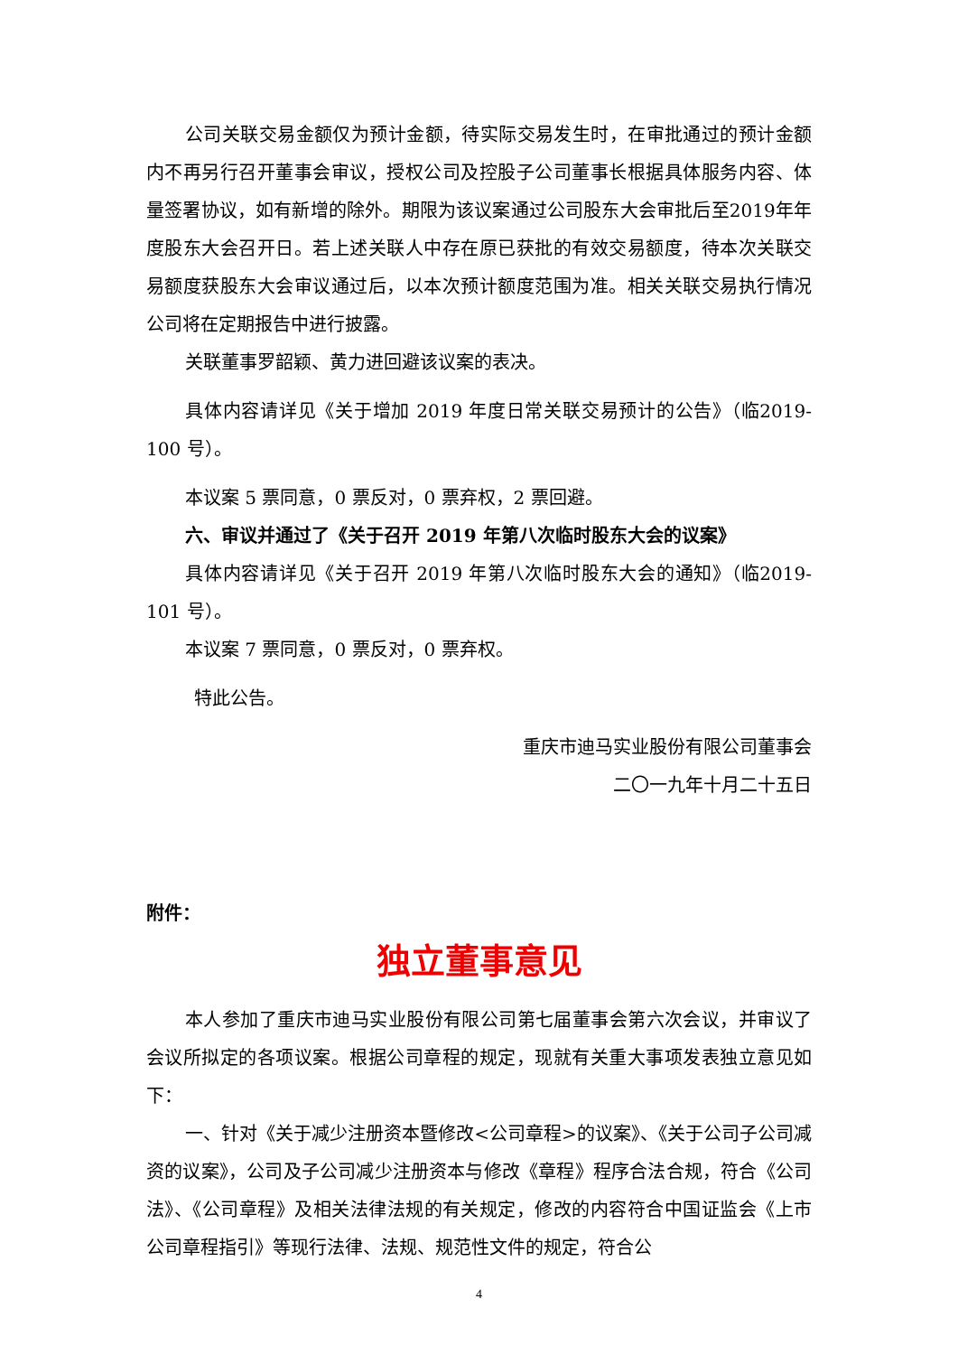公司关联交易金额仅为预计金额，待实际交易发生时，在审批通过的预计金额内不再另行召开董事会审议，授权公司及控股子公司董事长根据具体服务内容、体量签署协议，如有新增的除外。期限为该议案通过公司股东大会审批后至2019年年度股东大会召开日。若上述关联人中存在原已获批的有效交易额度，待本次关联交易额度获股东大会审议通过后，以本次预计额度范围为准。相关关联交易执行情况公司将在定期报告中进行披露。
关联董事罗韶颖、黄力进回避该议案的表决。
具体内容请详见《关于增加 2019 年度日常关联交易预计的公告》（临2019-100 号）。
本议案 5 票同意，0 票反对，0 票弃权，2 票回避。
六、审议并通过了《关于召开 2019 年第八次临时股东大会的议案》
具体内容请详见《关于召开 2019 年第八次临时股东大会的通知》（临2019-101 号）。
本议案 7 票同意，0 票反对，0 票弃权。
特此公告。
重庆市迪马实业股份有限公司董事会
二〇一九年十月二十五日
附件：
独立董事意见
本人参加了重庆市迪马实业股份有限公司第七届董事会第六次会议，并审议了会议所拟定的各项议案。根据公司章程的规定，现就有关重大事项发表独立意见如下：
一、针对《关于减少注册资本暨修改<公司章程>的议案》、《关于公司子公司减资的议案》，公司及子公司减少注册资本与修改《章程》程序合法合规，符合《公司法》、《公司章程》及相关法律法规的有关规定，修改的内容符合中国证监会《上市公司章程指引》等现行法律、法规、规范性文件的规定，符合公
4